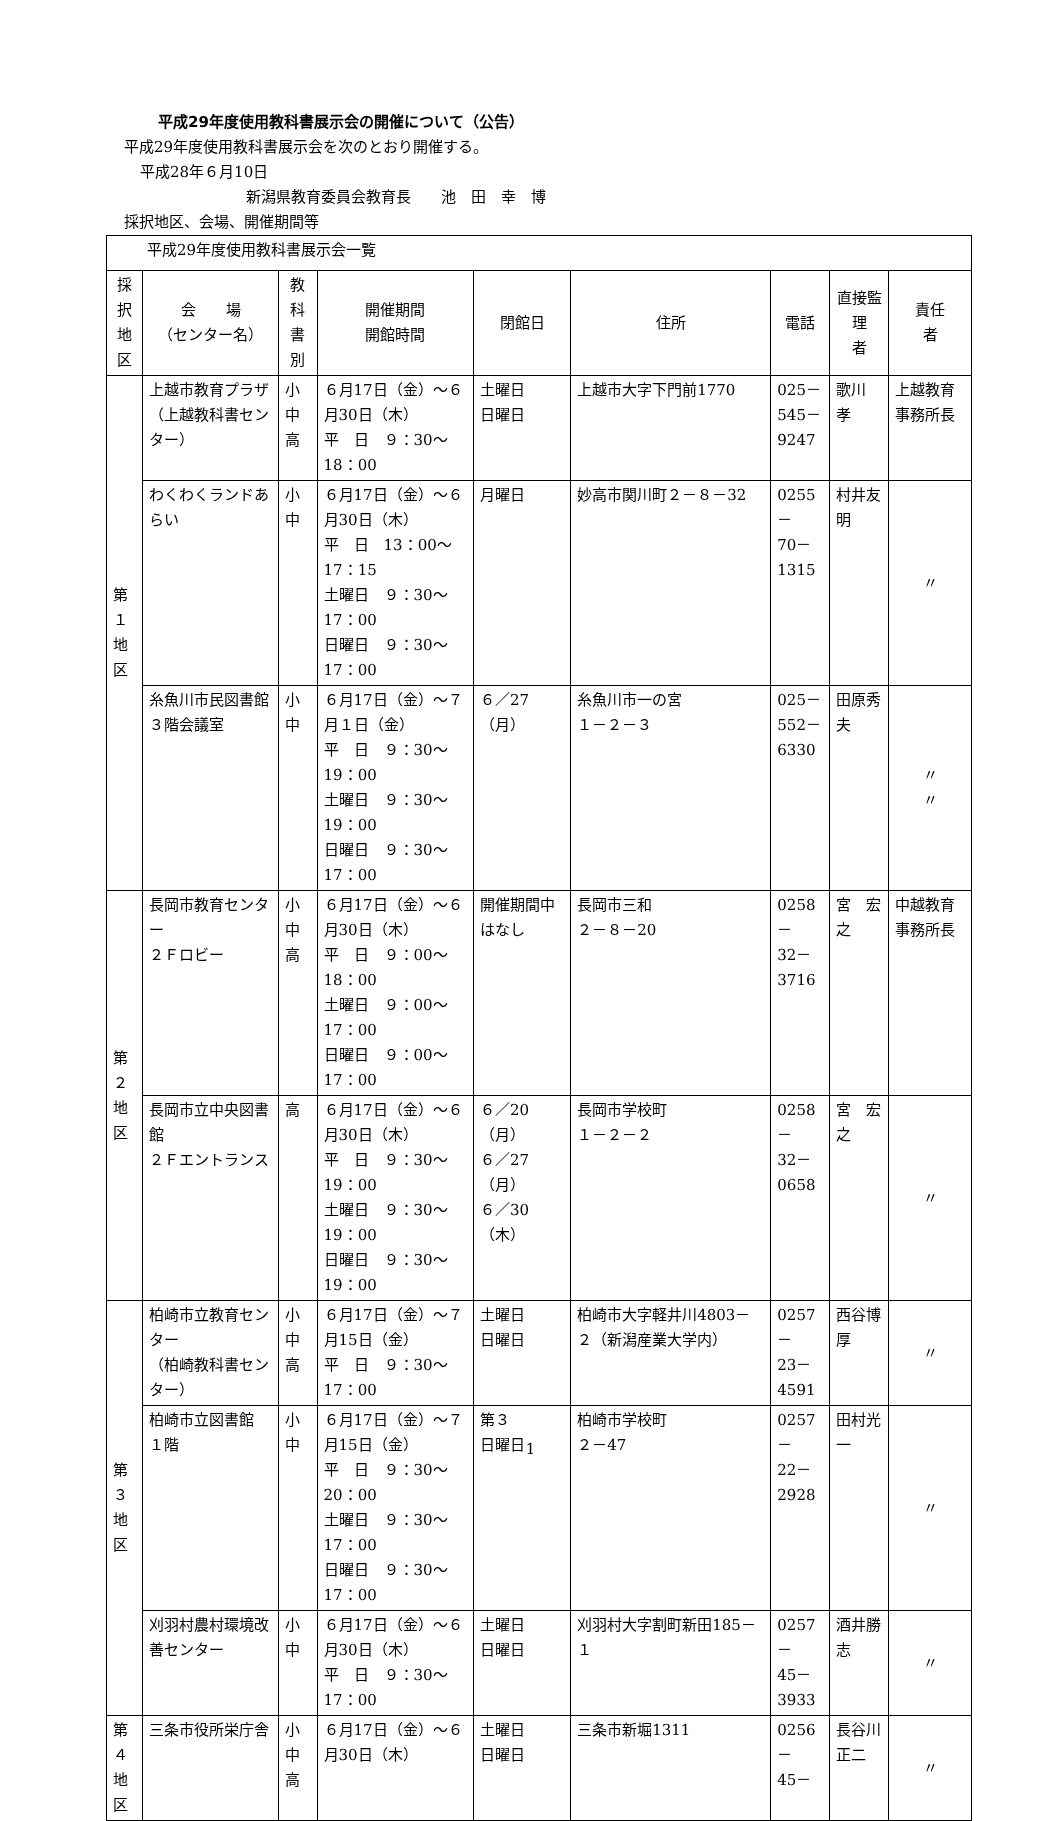平成29年度使用教科書展示会の開催について（公告）
平成29年度使用教科書展示会を次のとおり開催する。
平成28年６月10日
新潟県教育委員会教育長　　池　田　幸　博
採択地区、会場、開催期間等
| 平成29年度使用教科書展示会一覧 | | | | | | | | |
| 採択 地区 | 会 場 （センター名） | 教科 書別 | 開催期間 開館時間 | 閉館日 | 住所 | 電話 | 直接監理 者 | 責任 者 |
| 第１ 地区 | 上越市教育プラザ （上越教科書センター） | 小 中 高 | ６月17日（金）～６月30日（木） 平 日 ９：30～18：00 | 土曜日 日曜日 | 上越市大字下門前1770 | 025－ 545－ 9247 | 歌川 孝 | 上越教育事務所長 |
| | わくわくランドあらい | 小中 | ６月17日（金）～６月30日（木） 平 日 13：00～17：15 土曜日 ９：30～17：00 日曜日 ９：30～17：00 | 月曜日 | 妙高市関川町２－８－32 | 0255－ 70－ 1315 | 村井友明 | 〃 |
| | 糸魚川市民図書館３階会議室 | 小中 | ６月17日（金）～７月１日（金） 平 日 ９：30～19：00 土曜日 ９：30～19：00 日曜日 ９：30～17：00 | ６／27 （月） | 糸魚川市一の宮 １－２－３ | 025－ 552－ 6330 | 田原秀夫 | 〃 〃 |
| 第２ 地区 | 長岡市教育センター ２Ｆロビー | 小 中 高 | ６月17日（金）～６月30日（木） 平 日 ９：00～18：00 土曜日 ９：00～17：00 日曜日 ９：00～17：00 | 開催期間中はなし | 長岡市三和 ２－８－20 | 0258－ 32－ 3716 | 宮 宏之 | 中越教育事務所長 |
| | 長岡市立中央図書館 ２Ｆエントランス | 高 | ６月17日（金）～６月30日（木） 平 日 ９：30～19：00 土曜日 ９：30～19：00 日曜日 ９：30～19：00 | ６／20（月） ６／27（月） ６／30（木） | 長岡市学校町 １－２－２ | 0258－ 32－ 0658 | 宮 宏之 | 〃 |
| 第３ 地区 | 柏崎市立教育センター （柏崎教科書センター） | 小 中 高 | ６月17日（金）～７月15日（金） 平 日 ９：30～17：00 | 土曜日 日曜日 | 柏崎市大字軽井川4803－２（新潟産業大学内） | 0257－ 23－ 4591 | 西谷博厚 | 〃 |
| | 柏崎市立図書館 １階 | 小中 | ６月17日（金）～７月15日（金） 平 日 ９：30～20：00 土曜日 ９：30～17：00 日曜日 ９：30～17：00 | 第３ 日曜日 | 柏崎市学校町 ２－47 | 0257－ 22－ 2928 | 田村光一 | 〃 |
| | 刈羽村農村環境改善センター | 小中 | ６月17日（金）～６月30日（木） 平 日 ９：30～17：00 | 土曜日 日曜日 | 刈羽村大字割町新田185－１ | 0257－ 45－ 3933 | 酒井勝志 | 〃 |
| 第４ 地区 | 三条市役所栄庁舎 | 小 中 高 | ６月17日（金）～６月30日（木） | 土曜日 日曜日 | 三条市新堀1311 | 0256－ 45－ | 長谷川 正二 | 〃 |
1